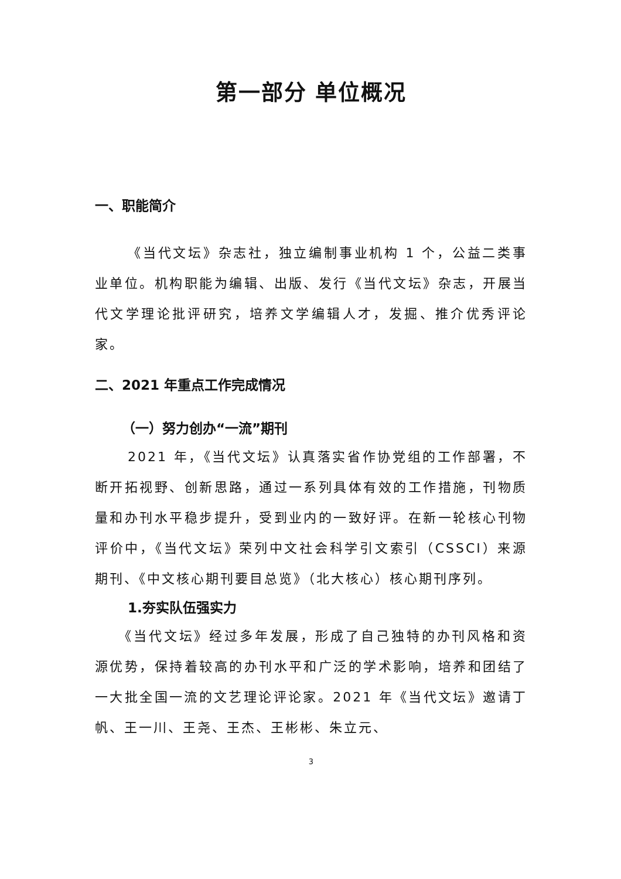第一部分 单位概况
一、职能简介
《当代文坛》杂志社，独立编制事业机构 1 个，公益二类事业单位。机构职能为编辑、出版、发行《当代文坛》杂志，开展当代文学理论批评研究，培养文学编辑人才，发掘、推介优秀评论家。
二、2021 年重点工作完成情况
（一）努力创办“一流”期刊
2021 年，《当代文坛》认真落实省作协党组的工作部署，不断开拓视野、创新思路，通过一系列具体有效的工作措施，刊物质量和办刊水平稳步提升，受到业内的一致好评。在新一轮核心刊物评价中，《当代文坛》荣列中文社会科学引文索引（CSSCI）来源期刊、《中文核心期刊要目总览》（北大核心）核心期刊序列。
1.夯实队伍强实力
《当代文坛》经过多年发展，形成了自己独特的办刊风格和资源优势，保持着较高的办刊水平和广泛的学术影响，培养和团结了一大批全国一流的文艺理论评论家。2021 年《当代文坛》邀请丁帆、王一川、王尧、王杰、王彬彬、朱立元、
3